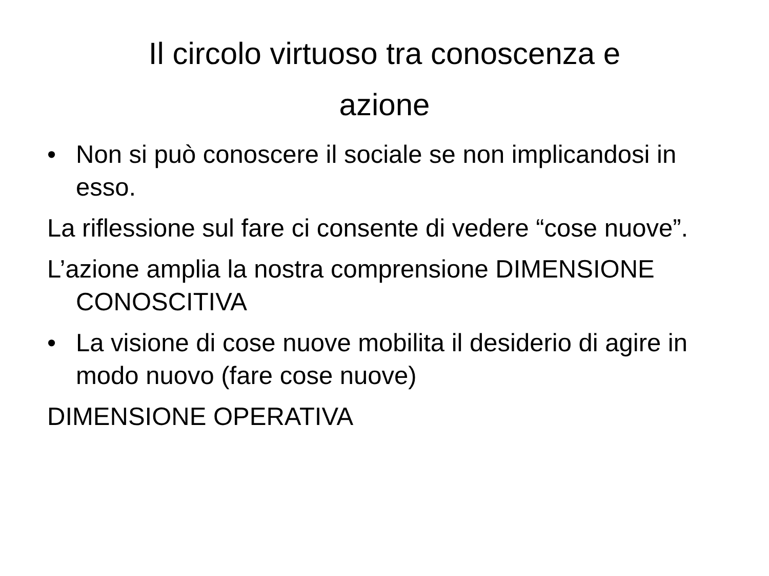Il circolo virtuoso tra conoscenza e
azione
• Non si può conoscere il sociale se non implicandosi in esso.
La riflessione sul fare ci consente di vedere “cose nuove”.
L’azione amplia la nostra comprensione DIMENSIONE CONOSCITIVA
• La visione di cose nuove mobilita il desiderio di agire in modo nuovo (fare cose nuove)
DIMENSIONE OPERATIVA